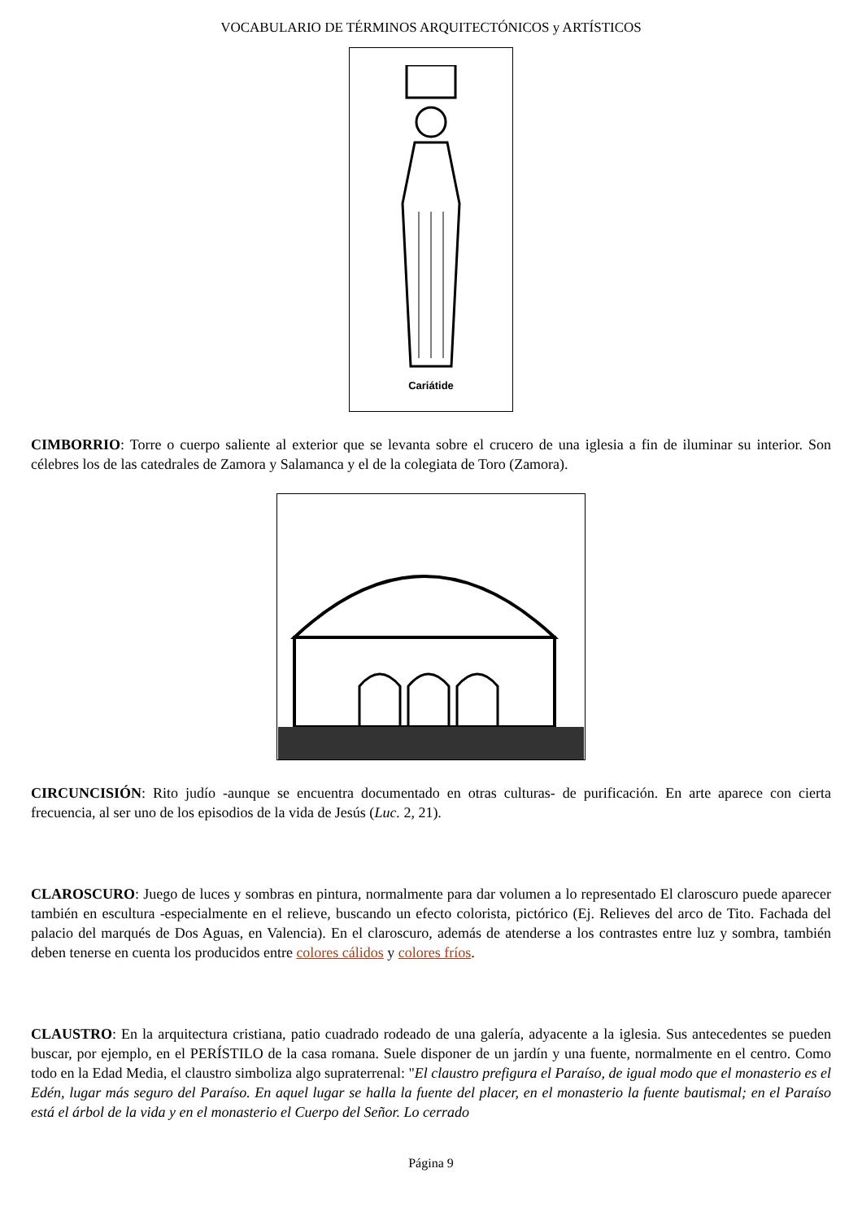VOCABULARIO DE TÉRMINOS ARQUITECTÓNICOS y ARTÍSTICOS
Cariátide
CIMBORRIO: Torre o cuerpo saliente al exterior que se levanta sobre el crucero de una iglesia a fin de iluminar su interior. Son célebres los de las catedrales de Zamora y Salamanca y el de la colegiata de Toro (Zamora).
CIRCUNCISIÓN: Rito judío -aunque se encuentra documentado en otras culturas- de purificación. En arte aparece con cierta frecuencia, al ser uno de los episodios de la vida de Jesús (Luc. 2, 21).
CLAROSCURO: Juego de luces y sombras en pintura, normalmente para dar volumen a lo representado El claroscuro puede aparecer también en escultura -especialmente en el relieve, buscando un efecto colorista, pictórico (Ej. Relieves del arco de Tito. Fachada del palacio del marqués de Dos Aguas, en Valencia). En el claroscuro, además de atenderse a los contrastes entre luz y sombra, también deben tenerse en cuenta los producidos entre colores cálidos y colores fríos.
CLAUSTRO: En la arquitectura cristiana, patio cuadrado rodeado de una galería, adyacente a la iglesia. Sus antecedentes se pueden buscar, por ejemplo, en el PERÍSTILO de la casa romana. Suele disponer de un jardín y una fuente, normalmente en el centro. Como todo en la Edad Media, el claustro simboliza algo supraterrenal: "El claustro prefigura el Paraíso, de igual modo que el monasterio es el Edén, lugar más seguro del Paraíso. En aquel lugar se halla la fuente del placer, en el monasterio la fuente bautismal; en el Paraíso está el árbol de la vida y en el monasterio el Cuerpo del Señor. Lo cerrado
Página 9